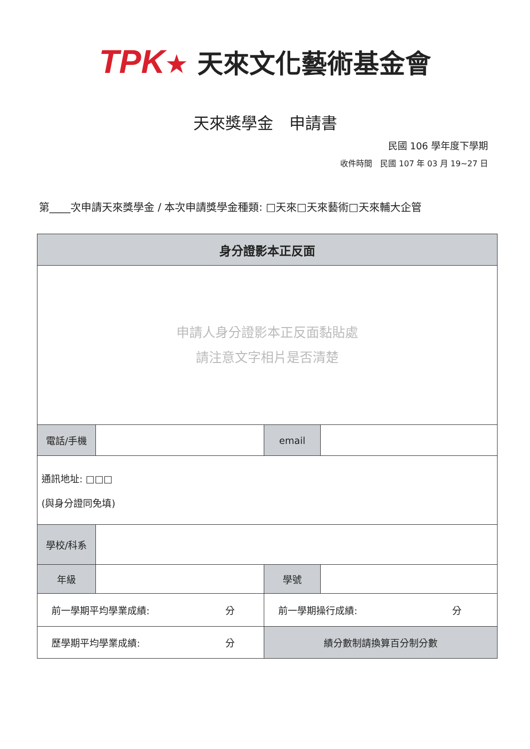TPK★ 天來文化藝術基金會
天來獎學金　申請書
民國 106 學年度下學期
收件時間　民國 107 年 03 月 19~27 日
第____次申請天來獎學金 / 本次申請獎學金種類: □天來□天來藝術□天來輔大企管
| 身分證影本正反面 | | | |
| 申請人身分證影本正反面黏貼處 請注意文字相片是否清楚 | | | |
| 電話/手機 | | email | |
| 通訊地址: □□□ (與身分證同免填) | | | |
| 學校/科系 | | | |
| 年級 | | 學號 | |
| 前一學期平均學業成績: 分 | | 前一學期操行成績: 分 | |
| 歷學期平均學業成績: 分 | | 績分數制請換算百分制分數 | |